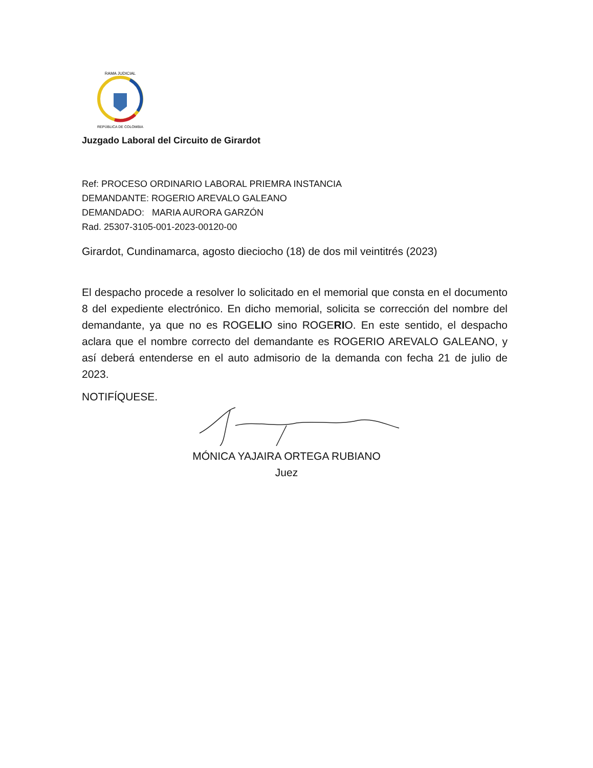RAMA JUDICIAL
REPÚBLICA DE COLOMBIA
Juzgado Laboral del Circuito de Girardot
Ref: PROCESO ORDINARIO LABORAL PRIEMRA INSTANCIA
DEMANDANTE: ROGERIO AREVALO GALEANO
DEMANDADO: MARIA AURORA GARZÓN
Rad. 25307-3105-001-2023-00120-00
Girardot, Cundinamarca, agosto dieciocho (18) de dos mil veintitrés (2023)
El despacho procede a resolver lo solicitado en el memorial que consta en el documento 8 del expediente electrónico. En dicho memorial, solicita se corrección del nombre del demandante, ya que no es ROGELIO sino ROGERIO. En este sentido, el despacho aclara que el nombre correcto del demandante es ROGERIO AREVALO GALEANO, y así deberá entenderse en el auto admisorio de la demanda con fecha 21 de julio de 2023.
NOTIFÍQUESE.
MÓNICA YAJAIRA ORTEGA RUBIANO
Juez